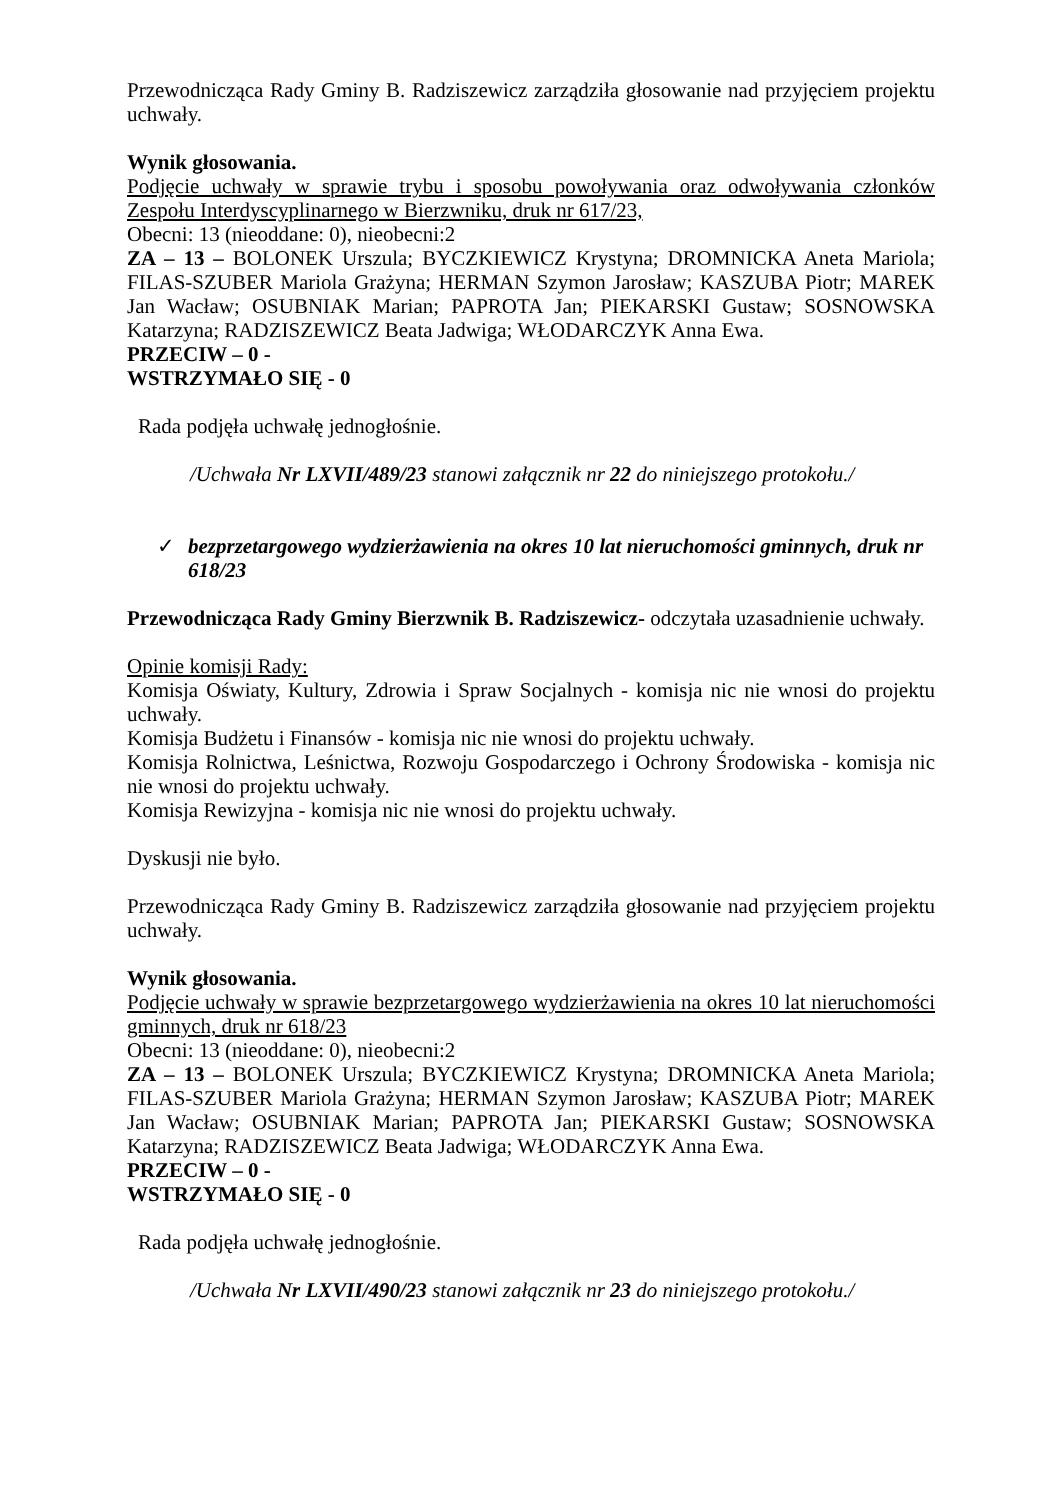Przewodnicząca Rady Gminy B. Radziszewicz zarządziła głosowanie nad przyjęciem projektu uchwały.
Wynik głosowania.
Podjęcie uchwały w sprawie trybu i sposobu powoływania oraz odwoływania członków Zespołu Interdyscyplinarnego w Bierzwniku, druk nr 617/23,
Obecni: 13 (nieoddane: 0), nieobecni:2
ZA – 13 – BOLONEK Urszula; BYCZKIEWICZ Krystyna; DROMNICKA Aneta Mariola; FILAS-SZUBER Mariola Grażyna; HERMAN Szymon Jarosław; KASZUBA Piotr; MAREK Jan Wacław; OSUBNIAK Marian; PAPROTA Jan; PIEKARSKI Gustaw; SOSNOWSKA Katarzyna; RADZISZEWICZ Beata Jadwiga; WŁODARCZYK Anna Ewa.
PRZECIW – 0 -
WSTRZYMAŁO SIĘ - 0
Rada podjęła uchwałę jednogłośnie.
/Uchwała Nr LXVII/489/23 stanowi załącznik nr 22 do niniejszego protokołu./
✓ bezprzetargowego wydzierżawienia na okres 10 lat nieruchomości gminnych, druk nr 618/23
Przewodnicząca Rady Gminy Bierzwnik B. Radziszewicz- odczytała uzasadnienie uchwały.
Opinie komisji Rady:
Komisja Oświaty, Kultury, Zdrowia i Spraw Socjalnych - komisja nic nie wnosi do projektu uchwały.
Komisja Budżetu i Finansów - komisja nic nie wnosi do projektu uchwały.
Komisja Rolnictwa, Leśnictwa, Rozwoju Gospodarczego i Ochrony Środowiska - komisja nic nie wnosi do projektu uchwały.
Komisja Rewizyjna - komisja nic nie wnosi do projektu uchwały.
Dyskusji nie było.
Przewodnicząca Rady Gminy B. Radziszewicz zarządziła głosowanie nad przyjęciem projektu uchwały.
Wynik głosowania.
Podjęcie uchwały w sprawie bezprzetargowego wydzierżawienia na okres 10 lat nieruchomości gminnych, druk nr 618/23
Obecni: 13 (nieoddane: 0), nieobecni:2
ZA – 13 – BOLONEK Urszula; BYCZKIEWICZ Krystyna; DROMNICKA Aneta Mariola; FILAS-SZUBER Mariola Grażyna; HERMAN Szymon Jarosław; KASZUBA Piotr; MAREK Jan Wacław; OSUBNIAK Marian; PAPROTA Jan; PIEKARSKI Gustaw; SOSNOWSKA Katarzyna; RADZISZEWICZ Beata Jadwiga; WŁODARCZYK Anna Ewa.
PRZECIW – 0 -
WSTRZYMAŁO SIĘ - 0
Rada podjęła uchwałę jednogłośnie.
/Uchwała Nr LXVII/490/23 stanowi załącznik nr 23 do niniejszego protokołu./